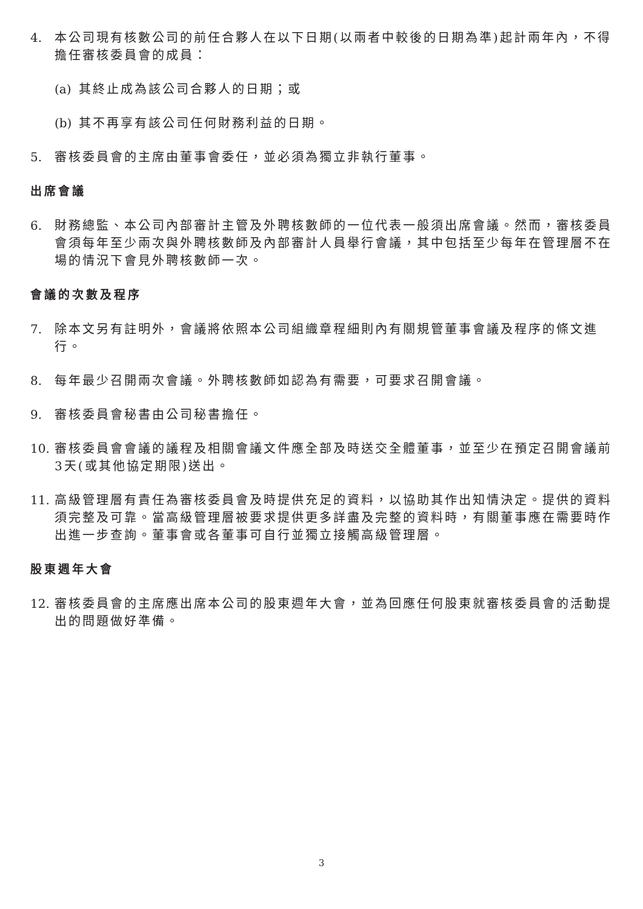4. 本公司現有核數公司的前任合夥人在以下日期(以兩者中較後的日期為準)起計兩年內，不得擔任審核委員會的成員：
(a)
其終止成為該公司合夥人的日期；或
(b)
其不再享有該公司任何財務利益的日期。
5. 審核委員會的主席由董事會委任，並必須為獨立非執行董事。
出席會議
6. 財務總監、本公司內部審計主管及外聘核數師的一位代表一般須出席會議。然而，審核委員會須每年至少兩次與外聘核數師及內部審計人員舉行會議，其中包括至少每年在管理層不在場的情況下會見外聘核數師一次。
會議的次數及程序
7. 除本文另有註明外，會議將依照本公司組織章程細則內有關規管董事會議及程序的條文進行。
8. 每年最少召開兩次會議。外聘核數師如認為有需要，可要求召開會議。
9. 審核委員會秘書由公司秘書擔任。
10.
審核委員會會議的議程及相關會議文件應全部及時送交全體董事，並至少在預定召開會議前3天(或其他協定期限)送出。
11.
高級管理層有責任為審核委員會及時提供充足的資料，以協助其作出知情決定。提供的資料須完整及可靠。當高級管理層被要求提供更多詳盡及完整的資料時，有關董事應在需要時作出進一步查詢。董事會或各董事可自行並獨立接觸高級管理層。
股東週年大會
12.
審核委員會的主席應出席本公司的股東週年大會，並為回應任何股東就審核委員會的活動提出的問題做好準備。
3